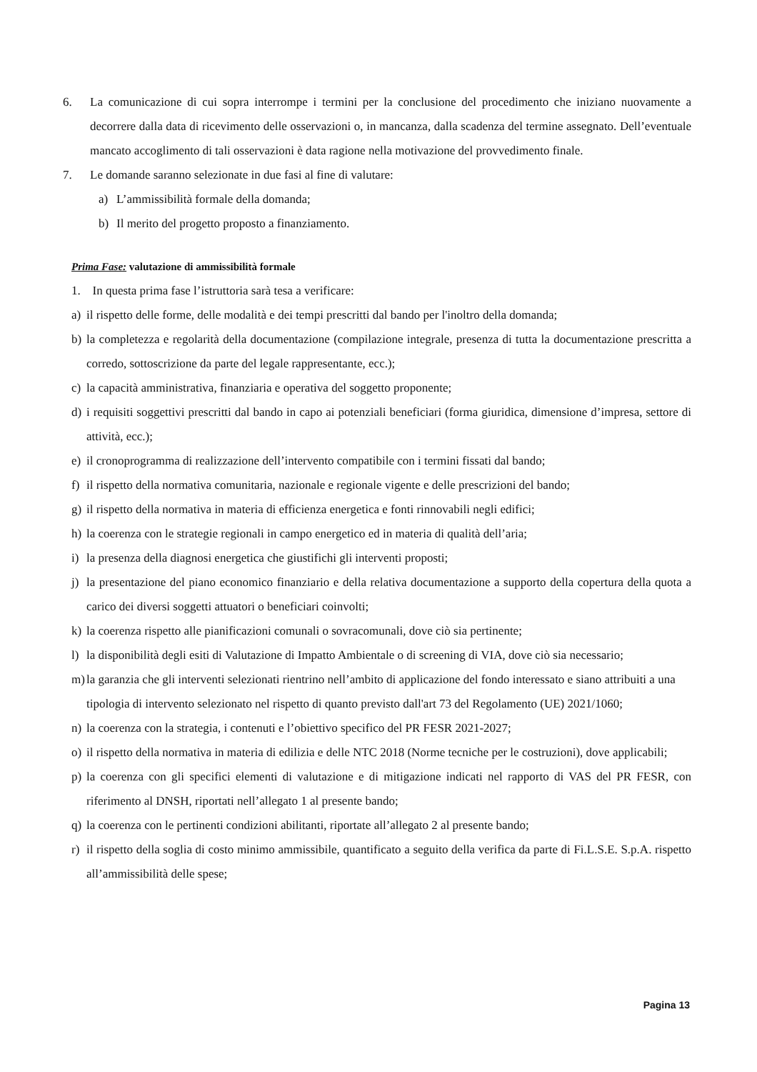6. La comunicazione di cui sopra interrompe i termini per la conclusione del procedimento che iniziano nuovamente a decorrere dalla data di ricevimento delle osservazioni o, in mancanza, dalla scadenza del termine assegnato. Dell’eventuale mancato accoglimento di tali osservazioni è data ragione nella motivazione del provvedimento finale.
7. Le domande saranno selezionate in due fasi al fine di valutare:
a) L’ammissibilità formale della domanda;
b) Il merito del progetto proposto a finanziamento.
Prima Fase: valutazione di ammissibilità formale
1. In questa prima fase l’istruttoria sarà tesa a verificare:
a) il rispetto delle forme, delle modalità e dei tempi prescritti dal bando per l'inoltro della domanda;
b) la completezza e regolarità della documentazione (compilazione integrale, presenza di tutta la documentazione prescritta a corredo, sottoscrizione da parte del legale rappresentante, ecc.);
c) la capacità amministrativa, finanziaria e operativa del soggetto proponente;
d) i requisiti soggettivi prescritti dal bando in capo ai potenziali beneficiari (forma giuridica, dimensione d’impresa, settore di attività, ecc.);
e) il cronoprogramma di realizzazione dell’intervento compatibile con i termini fissati dal bando;
f) il rispetto della normativa comunitaria, nazionale e regionale vigente e delle prescrizioni del bando;
g) il rispetto della normativa in materia di efficienza energetica e fonti rinnovabili negli edifici;
h) la coerenza con le strategie regionali in campo energetico ed in materia di qualità dell’aria;
i) la presenza della diagnosi energetica che giustifichi gli interventi proposti;
j) la presentazione del piano economico finanziario e della relativa documentazione a supporto della copertura della quota a carico dei diversi soggetti attuatori o beneficiari coinvolti;
k) la coerenza rispetto alle pianificazioni comunali o sovracomunali, dove ciò sia pertinente;
l) la disponibilità degli esiti di Valutazione di Impatto Ambientale o di screening di VIA, dove ciò sia necessario;
m) la garanzia che gli interventi selezionati rientrino nell’ambito di applicazione del fondo interessato e siano attribuiti a una tipologia di intervento selezionato nel rispetto di quanto previsto dall'art 73 del Regolamento (UE) 2021/1060;
n) la coerenza con la strategia, i contenuti e l’obiettivo specifico del PR FESR 2021-2027;
o) il rispetto della normativa in materia di edilizia e delle NTC 2018 (Norme tecniche per le costruzioni), dove applicabili;
p) la coerenza con gli specifici elementi di valutazione e di mitigazione indicati nel rapporto di VAS del PR FESR, con riferimento al DNSH, riportati nell’allegato 1 al presente bando;
q) la coerenza con le pertinenti condizioni abilitanti, riportate all’allegato 2 al presente bando;
r) il rispetto della soglia di costo minimo ammissibile, quantificato a seguito della verifica da parte di Fi.L.S.E. S.p.A. rispetto all’ammissibilità delle spese;
Pagina 13